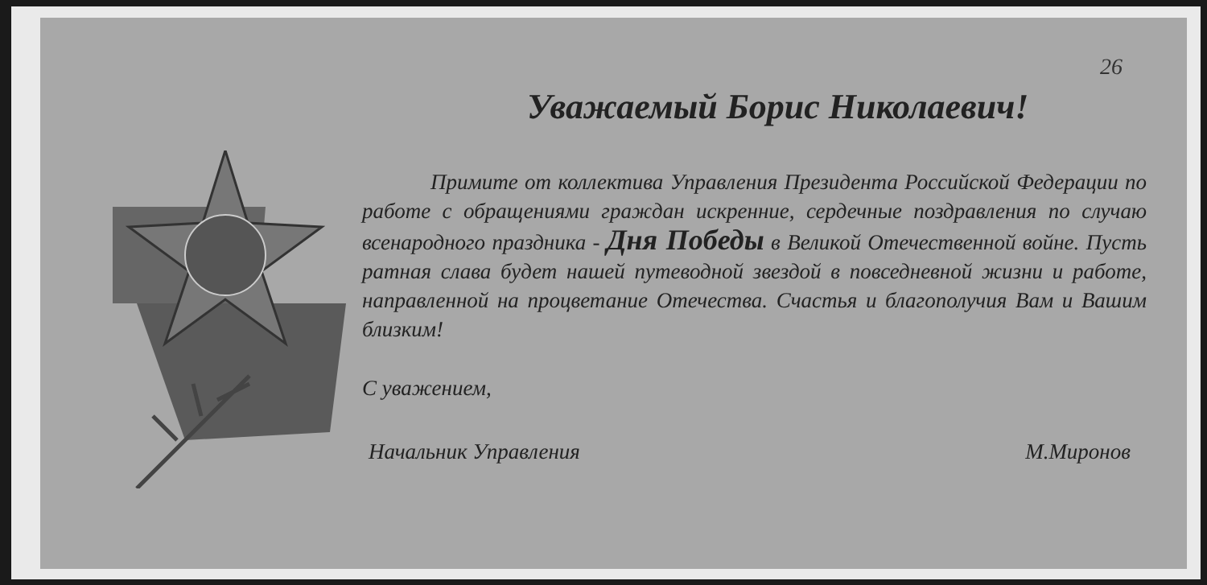26
Уважаемый Борис Николаевич!
Примите от коллектива Управления Президента Российской Федерации по работе с обращениями граждан искренние, сердечные поздравления по случаю всенародного праздника - Дня Победы в Великой Отечественной войне. Пусть ратная слава будет нашей путеводной звездой в повседневной жизни и работе, направленной на процветание Отечества. Счастья и благополучия Вам и Вашим близким!
С уважением,
Начальник Управления М.Миронов